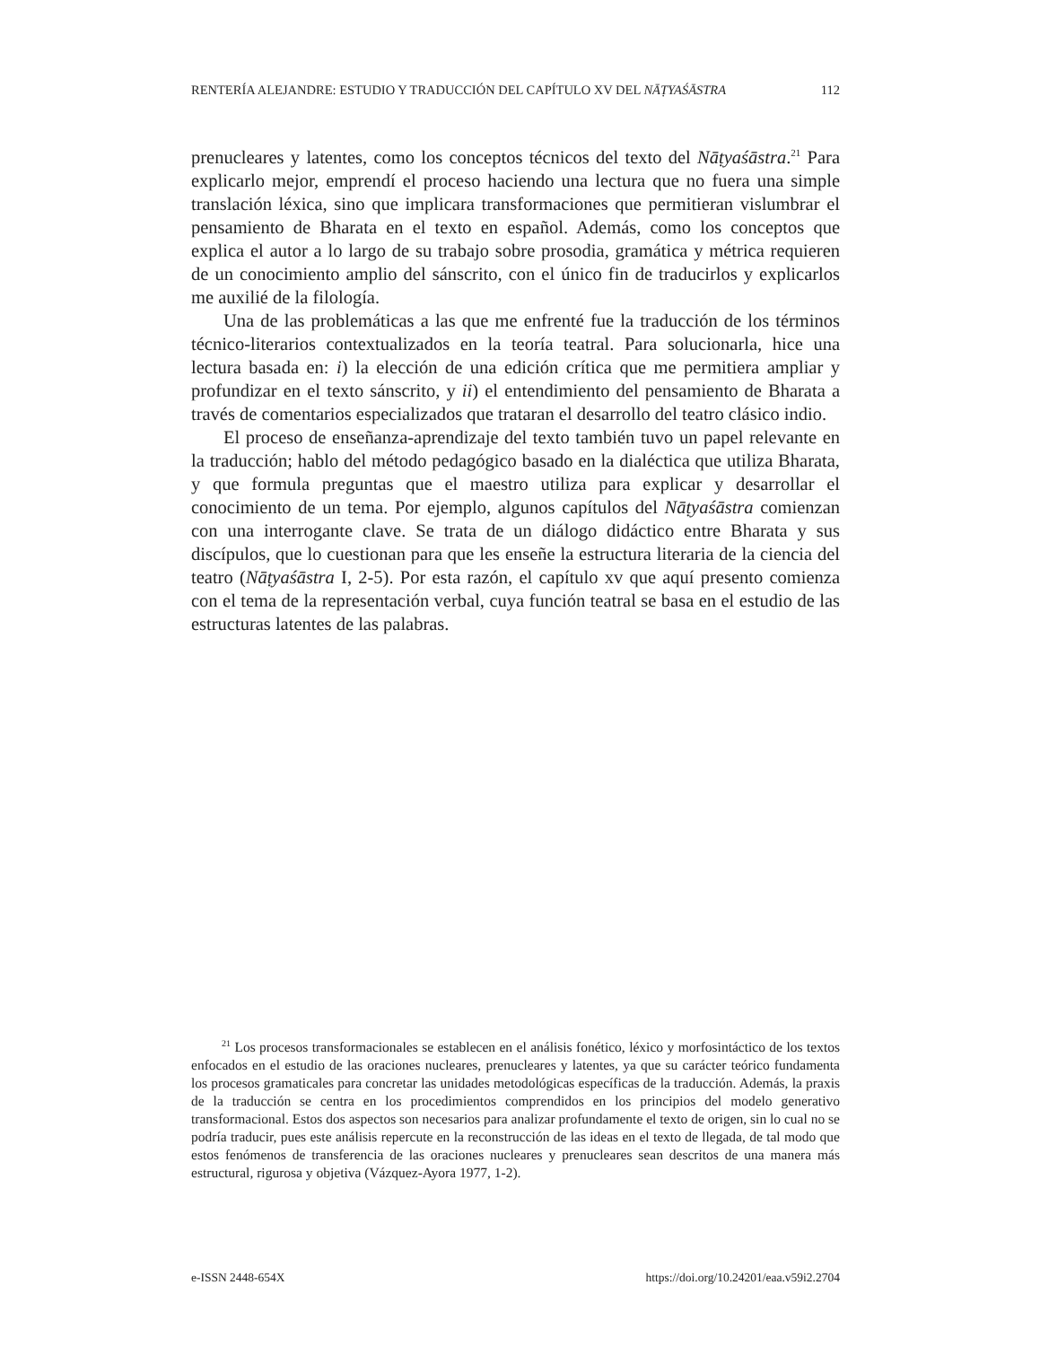RENTERÍA ALEJANDRE: ESTUDIO Y TRADUCCIÓN DEL CAPÍTULO XV DEL NĀṬYAŚĀSTRA 112
prenucleares y latentes, como los conceptos técnicos del texto del Nāṭyaśāstra.<sup>21</sup> Para explicarlo mejor, emprendí el proceso haciendo una lectura que no fuera una simple translación léxica, sino que implicara transformaciones que permitieran vislumbrar el pensamiento de Bharata en el texto en español. Además, como los conceptos que explica el autor a lo largo de su trabajo sobre prosodia, gramática y métrica requieren de un conocimiento amplio del sánscrito, con el único fin de traducirlos y explicarlos me auxilié de la filología.
Una de las problemáticas a las que me enfrenté fue la traducción de los términos técnico-literarios contextualizados en la teoría teatral. Para solucionarla, hice una lectura basada en: i) la elección de una edición crítica que me permitiera ampliar y profundizar en el texto sánscrito, y ii) el entendimiento del pensamiento de Bharata a través de comentarios especializados que trataran el desarrollo del teatro clásico indio.
El proceso de enseñanza-aprendizaje del texto también tuvo un papel relevante en la traducción; hablo del método pedagógico basado en la dialéctica que utiliza Bharata, y que formula preguntas que el maestro utiliza para explicar y desarrollar el conocimiento de un tema. Por ejemplo, algunos capítulos del Nāṭyaśāstra comienzan con una interrogante clave. Se trata de un diálogo didáctico entre Bharata y sus discípulos, que lo cuestionan para que les enseñe la estructura literaria de la ciencia del teatro (Nāṭyaśāstra I, 2-5). Por esta razón, el capítulo xv que aquí presento comienza con el tema de la representación verbal, cuya función teatral se basa en el estudio de las estructuras latentes de las palabras.
<sup>21</sup> Los procesos transformacionales se establecen en el análisis fonético, léxico y morfosintáctico de los textos enfocados en el estudio de las oraciones nucleares, prenucleares y latentes, ya que su carácter teórico fundamenta los procesos gramaticales para concretar las unidades metodológicas específicas de la traducción. Además, la praxis de la traducción se centra en los procedimientos comprendidos en los principios del modelo generativo transformacional. Estos dos aspectos son necesarios para analizar profundamente el texto de origen, sin lo cual no se podría traducir, pues este análisis repercute en la reconstrucción de las ideas en el texto de llegada, de tal modo que estos fenómenos de transferencia de las oraciones nucleares y prenucleares sean descritos de una manera más estructural, rigurosa y objetiva (Vázquez-Ayora 1977, 1-2).
e-ISSN 2448-654X https://doi.org/10.24201/eaa.v59i2.2704